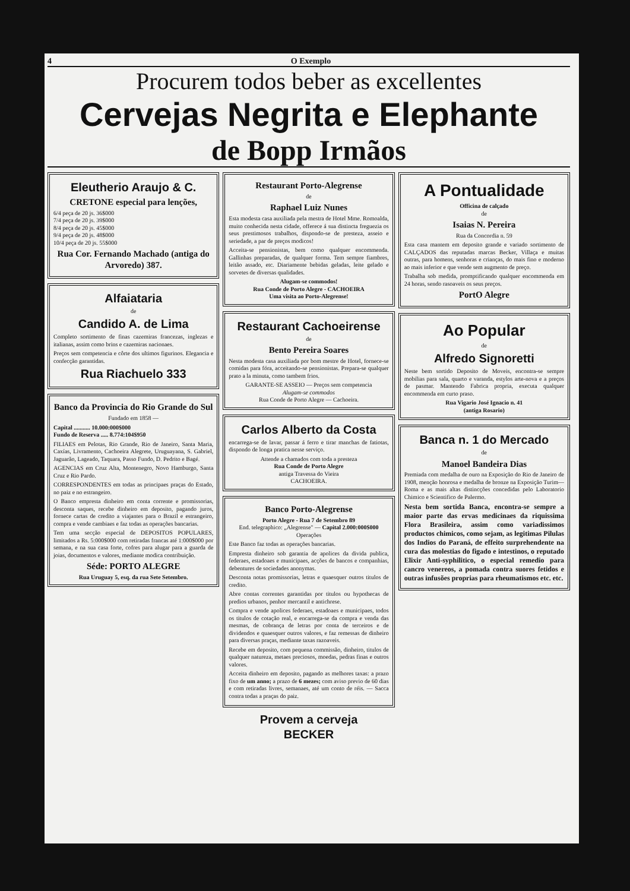4 O Exemplo
Procurem todos beber as excellentes
Cervejas Negrita e Elephante
de Bopp Irmãos
Eleutherio Araujo & C.
CRETONE especial para lenções,
6/4 peça de 20 js. 36$000
7/4 peça de 20 js. 39$000
8/4 peça de 20 js. 45$000
9/4 peça de 20 js. 48$000
10/4 peça de 20 js. 55$000
Rua Cor. Fernando Machado (antiga do Arvoredo) 387.
Alfaiataria
de
Candido A. de Lima
Completo sortimento de finas cazemiras francezas, inglezas e italianas, assim como brins e cazemiras nacionaes.
Preços sem competencia e côrte dos ultimos figurinos. Elegancia e confecção garantidas.
Rua Riachuelo 333
Banco da Provincia do Rio Grande do Sul
Fundado em 1858 —
Capital ........... 10.000:000$000
Fundo de Reserva ..... 8.774:104$950
FILIAES em Pelotas, Rio Grande, Rio de Janeiro, Santa Maria, Caxías, Livramento, Cachoeira Alegrete, Uruguayana, S. Gabriel, Jaguarão, Lageado, Taquara, Passo Fundo, D. Pedrito e Bagé.
AGENCIAS em Cruz Alta, Montenegro, Novo Hamburgo, Santa Cruz e Rio Pardo.
CORRESPONDENTES em todas as principaes praças do Estado, no paiz e no estrangeiro.
O Banco empresta dinheiro em conta corrente e promissorias, desconta saques, recebe dinheiro em deposito, pagando juros, fornece cartas de credito a viajantes para o Brazil e estrangeiro, compra e vende cambiaes e faz todas as operações bancarias.
Tem uma secção especial de DEPOSITOS POPULARES, limitados a Rs. 5:000$000 com retiradas francas até 1:000$000 por semana, e na sua casa forte, cofres para alugar para a guarda de joias, documentos e valores, mediante modica contribuição.
Séde: PORTO ALEGRE
Rua Uruguay 5, esq. da rua Sete Setembro.
Restaurant Porto-Alegrense
de
Raphael Luiz Nunes
Esta modesta casa auxiliada pela mestra de Hotel Mme. Romoalda, muito conhecida nesta cidade, offerece á sua distincta freguezia os seus prestimosos trabalhos, dispondo-se de presteza, asseio e seriedade, a par de preços modicos!
Acceita-se pensionistas, bem como qualquer encommenda. Gallinhas preparadas, de qualquer forma. Tem sempre fiambres, leitão assado, etc. Diariamente bebidas geladas, leite gelado e sorvetes de diversas qualidades.
Alugam-se commodos!
Rua Conde de Porto Alegre - CACHOEIRA
Uma visita ao Porto-Alegrense!
Restaurant Cachoeirense
de
Bento Pereira Soares
Nesta modesta casa auxiliada por bom mestre de Hotel, fornece-se comidas para fóra, acceitando-se pensionistas. Prepara-se qualquer prato a la minuta, como tambem frios.
GARANTE-SE ASSEIO — Preços sem competencia
Alugam-se commodos
Rua Conde de Porto Alegre — Cachoeira.
Carlos Alberto da Costa
encarrega-se de lavar, passar á ferro e tirar manchas de fatiotas, dispondo de longa pratica nesse serviço.
Attende a chamados com toda a presteza
Rua Conde de Porto Alegre
antiga Travessa do Vieira
CACHOEIRA.
Banco Porto-Alegrense
Porto Alegre - Rua 7 de Setembro 89
End. telegraphico: „Alegrense" — Capital 2.000:000$000
Operações
Este Banco faz todas as operações bancarias.
Empresta dinheiro sob garantia de apolices da divida publica, federaes, estadoaes e municipaes, acções de bancos e companhias, debentures de sociedades anonymas.
Desconta notas promissorias, letras e quaesquer outros titulos de credito.
Abre contas correntes garantidas por titulos ou hypothecas de predios urbanos, penhor mercantil e antichrese.
Compra e vende apolices federaes, estadoaes e municipaes, todos os titulos de cotação real, e encarrega-se da compra e venda das mesmas, de cobrança de letras por conta de terceiros e de dividendos e quaesquer outros valores, e faz remessas de dinheiro para diversas praças, mediante taxas razoaveis.
Recebe em deposito, com pequena commissão, dinheiro, titulos de qualquer natureza, metaes preciosos, moedas, pedras finas e outros valores.
Acceita dinheiro em deposito, pagando as melhores taxas: a prazo fixo de um anno; a prazo de 6 mezes; com aviso previo de 60 dias e com retiradas livres, semanaes, até um conto de réis. — Sacca contra todas a praças do paiz.
Provem a cerveja
BECKER
A Pontualidade
Officina de calçado
de
Isaias N. Pereira
Rua da Concordia n. 59
Esta casa mantem em deposito grande e variado sortimento de CALÇADOS das reputadas marcas Becker, Villaça e muitas outras, para homens, senhoras e crianças, do mais fino e moderno ao mais inferior e que vende sem augmento de preço.
Trabalha sob medida, promptificando qualquer encommenda em 24 horas, sendo rasoaveis os seus preços.
PortO Alegre
Ao Popular
de
Alfredo Signoretti
Neste bem sortido Deposito de Moveis, encontra-se sempre mobilias para sala, quarto e varanda, estylos arte-nova e a preços de pasmar. Mantendo Fabrica propria, executa qualquer encommenda em curto praso.
Rua Vigario José Ignacio n. 41
(antiga Rosario)
Banca n. 1 do Mercado
de
Manoel Bandeira Dias
Premiada com medalha de ouro na Exposição do Rio de Janeiro de 1908, menção honrosa e medalha de bronze na Exposição Turim—Roma e as mais altas distincções concedidas pelo Laboratorio Chimico e Scientifico de Palermo.
Nesta bem sortida Banca, encontra-se sempre a maior parte das ervas medicinaes da riquissima Flora Brasileira, assim como variadissimos productos chimicos, como sejam, as legitimas Pilulas dos Indios do Paraná, de effeito surprehendente na cura das molestias do figado e intestinos, o reputado Elixir Anti-syphilitico, o especial remedio para cancro venereos, a pomada contra suores fetidos e outras infusões proprias para rheumatismos etc. etc.